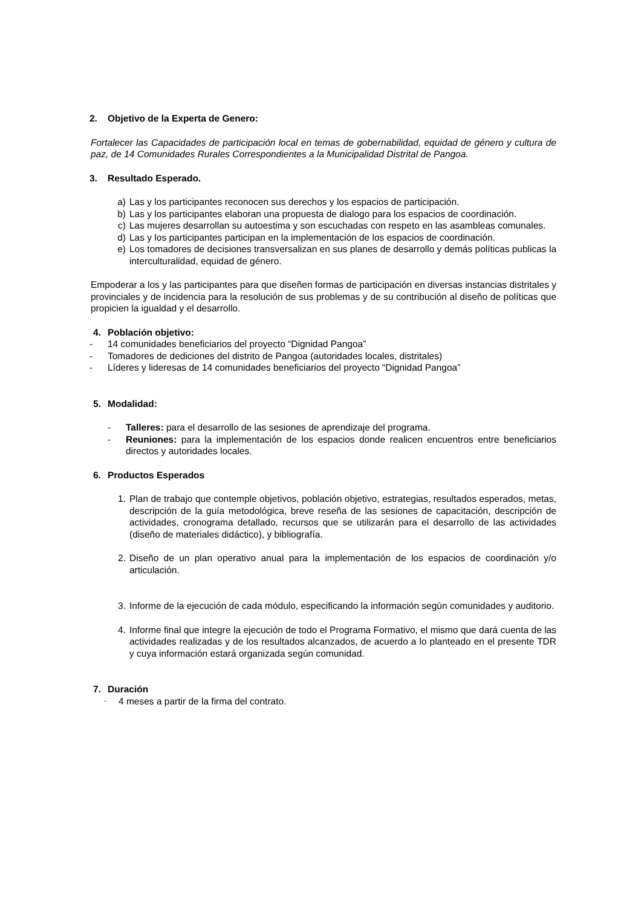2. Objetivo de la Experta de Genero:
Fortalecer las Capacidades de participación local en temas de gobernabilidad, equidad de género y cultura de paz, de 14 Comunidades Rurales Correspondientes a la Municipalidad Distrital de Pangoa.
3. Resultado Esperado.
a) Las y los participantes reconocen sus derechos y los espacios de participación.
b) Las y los participantes elaboran una propuesta de dialogo para los espacios de coordinación.
c) Las mujeres desarrollan su autoestima y son escuchadas con respeto en las asambleas comunales.
d) Las y los participantes participan en la implementación de los espacios de coordinación.
e) Los tomadores de decisiones transversalizan en sus planes de desarrollo y demás políticas publicas la interculturalidad, equidad de género.
Empoderar a los y las participantes para que diseñen formas de participación en diversas instancias distritales y provinciales y de incidencia para la resolución de sus problemas y de su contribución al diseño de políticas que propicien la igualdad y el desarrollo.
4. Población objetivo:
- 14 comunidades beneficiarios del proyecto “Dignidad Pangoa”
- Tomadores de dediciones del distrito de Pangoa (autoridades locales, distritales)
- Líderes y lideresas de 14 comunidades beneficiarios del proyecto “Dignidad Pangoa”
5. Modalidad:
- Talleres: para el desarrollo de las sesiones de aprendizaje del programa.
- Reuniones: para la implementación de los espacios donde realicen encuentros entre beneficiarios directos y autoridades locales.
6. Productos Esperados
1. Plan de trabajo que contemple objetivos, población objetivo, estrategias, resultados esperados, metas, descripción de la guía metodológica, breve reseña de las sesiones de capacitación, descripción de actividades, cronograma detallado, recursos que se utilizarán para el desarrollo de las actividades (diseño de materiales didáctico), y bibliografía.
2. Diseño de un plan operativo anual para la implementación de los espacios de coordinación y/o articulación.
3. Informe de la ejecución de cada módulo, especificando la información según comunidades y auditorio.
4. Informe final que integre la ejecución de todo el Programa Formativo, el mismo que dará cuenta de las actividades realizadas y de los resultados alcanzados, de acuerdo a lo planteado en el presente TDR y cuya información estará organizada según comunidad.
7. Duración
- 4 meses a partir de la firma del contrato.